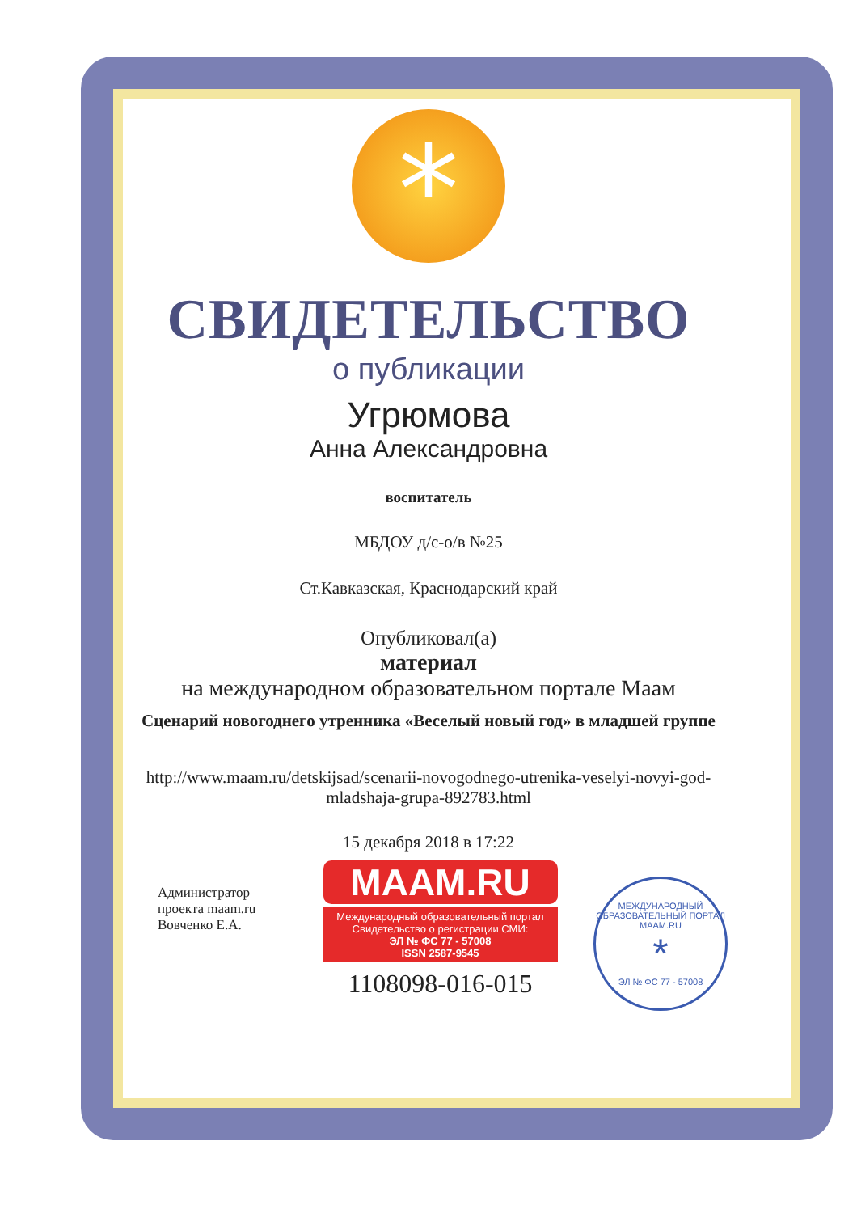*
СВИДЕТЕЛЬСТВО
о публикации
Угрюмова
Анна Александровна
воспитатель
МБДОУ д/с-о/в №25
Ст.Кавказская, Краснодарский край
Опубликовал(а)
материал
на международном образовательном портале Маам
Сценарий новогоднего утренника «Веселый новый год» в младшей группе
http://www.maam.ru/detskijsad/scenarii-novogodnego-utrenika-veselyi-novyi-god-mladshaja-grupa-892783.html
15 декабря 2018 в 17:22
Администратор проекта maam.ru Вовченко Е.А.
MAAM.RU
Международный образовательный портал
Свидетельство о регистрации СМИ:
ЭЛ № ФС 77 - 57008
ISSN 2587-9545
1108098-016-015
МЕЖДУНАРОДНЫЙ ОБРАЗОВАТЕЛЬНЫЙ ПОРТАЛ
MAAM.RU
*
ЭЛ № ФС 77 - 57008